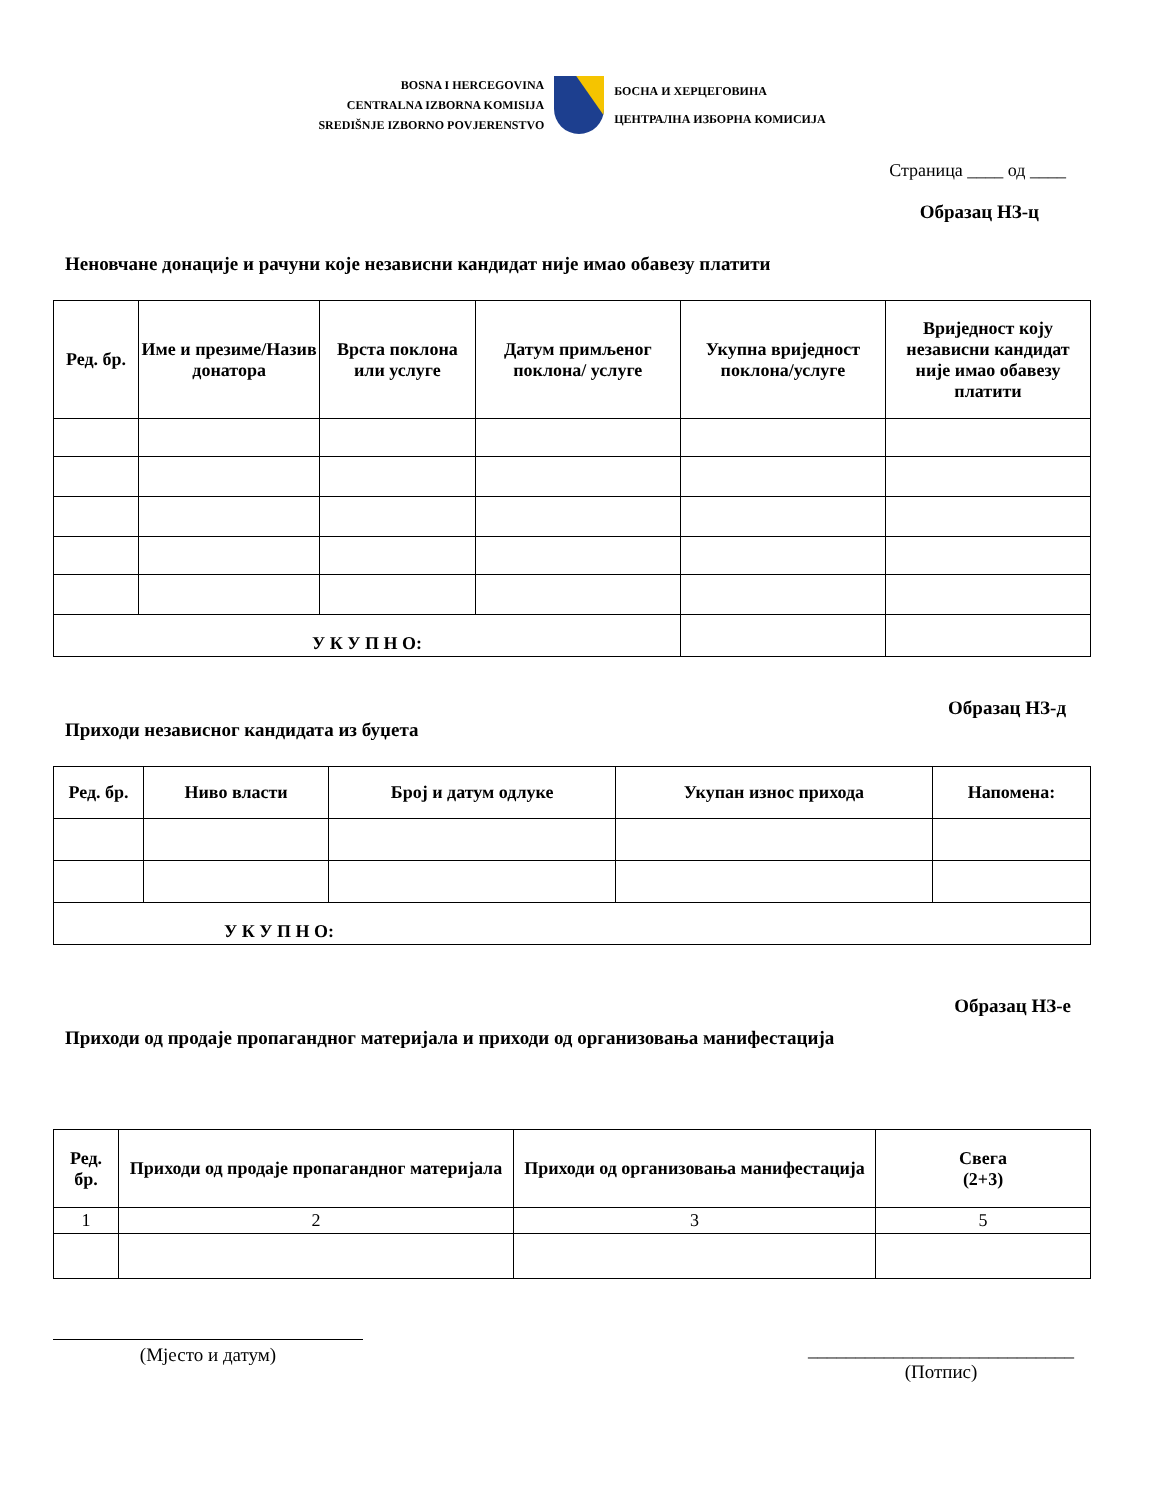BOSNA I HERCEGOVINA
CENTRALNA IZBORNA KOMISIJA
SREDIŠNJE IZBORNO POVJERENSTVO
БОСНА И ХЕРЦЕГОВИНА
ЦЕНТРАЛНА ИЗБОРНА КОМИСИЈА
Страница ____ од ____
Образац НЗ-ц
Неновчане донације и рачуни које независни кандидат није имао обавезу платити
| Ред. бр. | Име и презиме/Назив донатора | Врста поклона или услуге | Датум примљеног поклона/ услуге | Укупна вриједност поклона/услуге | Вриједност коју независни кандидат није имао обавезу платити |
| --- | --- | --- | --- | --- | --- |
| У К У П Н О: | | | | | |
Образац НЗ-д
Приходи независног кандидата из буџета
| Ред. бр. | Ниво власти | Број и датум одлуке | Укупан износ прихода | Напомена: |
| --- | --- | --- | --- | --- |
| У К У П Н О: | | | | |
Образац НЗ-е
Приходи од продаје пропагандног материјала и приходи од организовања манифестација
| Ред. бр. | Приходи од продаје пропагандног материјала | Приходи од организовања манифестација | Свега (2+3) |
| --- | --- | --- | --- |
| 1 | 2 | 3 | 5 |
(Мјесто и датум)
____________________________
(Потпис)